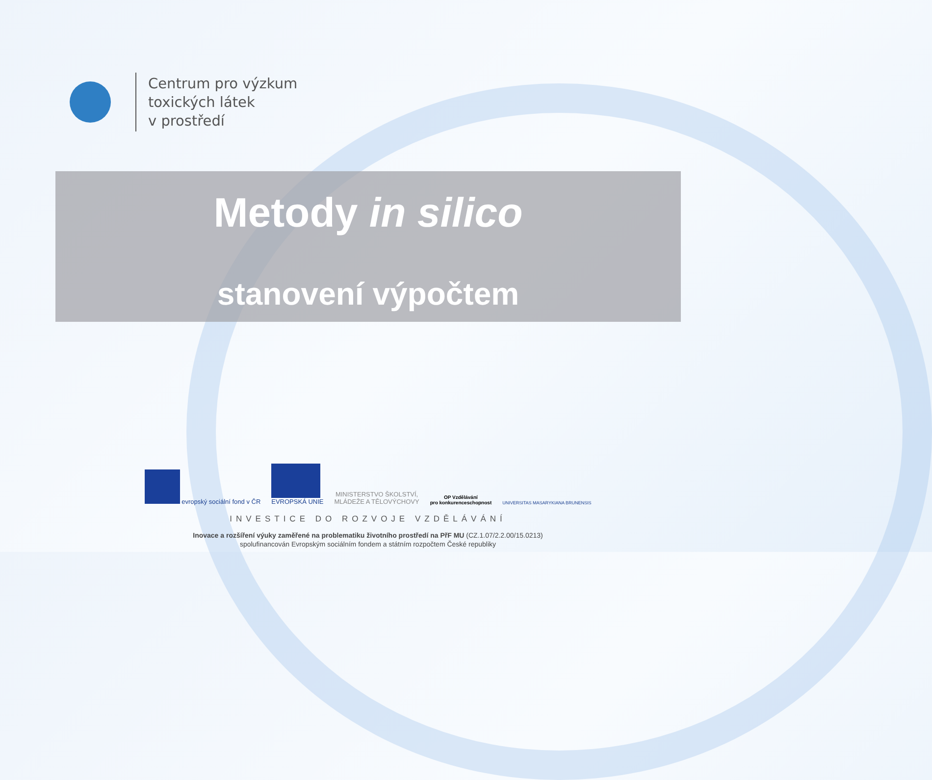Centrum pro výzkum
toxických látek
v prostředí
Metody in silico
stanovení výpočtem
evropský sociální fond v ČR
EVROPSKÁ UNIE
MINISTERSTVO ŠKOLSTVÍ,
MLÁDEŽE A TĚLOVÝCHOVY
OP Vzdělávání
pro konkurenceschopnost
UNIVERSITAS MASARYKIANA BRUNENSIS
INVESTICE DO ROZVOJE VZDĚLÁVÁNÍ
Inovace a rozšíření výuky zaměřené na problematiku životního prostředí na PřF MU (CZ.1.07/2.2.00/15.0213)
spolufinancován Evropským sociálním fondem a státním rozpočtem České republiky